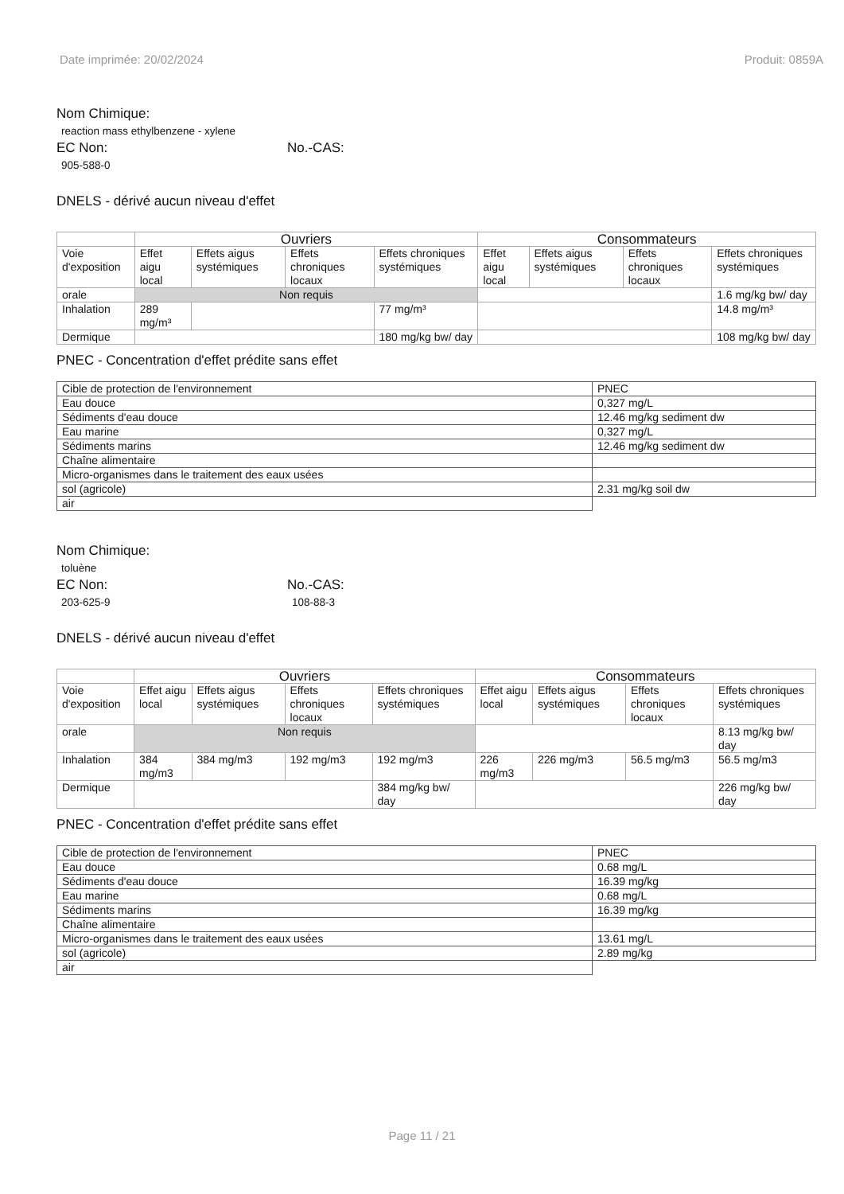Date imprimée: 20/02/2024 Produit: 0859A
Nom Chimique:
reaction mass ethylbenzene - xylene
EC Non:
905-588-0
No.-CAS:
DNELS - dérivé aucun niveau d'effet
| | Ouvriers | | | | Consommateurs | | | |
| Voie d'exposition | Effet aigu local | Effets aigus systémiques | Effets chroniques locaux | Effets chroniques systémiques | Effet aigu local | Effets aigus systémiques | Effets chroniques locaux | Effets chroniques systémiques |
| orale | Non requis | | | | | | | 1.6 mg/kg bw/ day |
| Inhalation | 289 mg/m³ | | | 77 mg/m³ | | | | 14.8 mg/m³ |
| Dermique | | | | 180 mg/kg bw/ day | | | | 108 mg/kg bw/ day |
PNEC - Concentration d'effet prédite sans effet
| Cible de protection de l'environnement | PNEC |
| Eau douce | 0,327 mg/L |
| Sédiments d'eau douce | 12.46 mg/kg sediment dw |
| Eau marine | 0,327 mg/L |
| Sédiments marins | 12.46 mg/kg sediment dw |
| Chaîne alimentaire | |
| Micro-organismes dans le traitement des eaux usées | |
| sol (agricole) | 2.31 mg/kg soil dw |
| air | |
Nom Chimique:
toluène
EC Non:
203-625-9
No.-CAS:
108-88-3
DNELS - dérivé aucun niveau d'effet
| | Ouvriers | | | | Consommateurs | | | |
| Voie d'exposition | Effet aigu local | Effets aigus systémiques | Effets chroniques locaux | Effets chroniques systémiques | Effet aigu local | Effets aigus systémiques | Effets chroniques locaux | Effets chroniques systémiques |
| orale | Non requis | | | | | | | 8.13 mg/kg bw/ day |
| Inhalation | 384 mg/m3 | 384 mg/m3 | 192 mg/m3 | 192 mg/m3 | 226 mg/m3 | 226 mg/m3 | 56.5 mg/m3 | 56.5 mg/m3 |
| Dermique | | | | 384 mg/kg bw/ day | | | | 226 mg/kg bw/ day |
PNEC - Concentration d'effet prédite sans effet
| Cible de protection de l'environnement | PNEC |
| Eau douce | 0.68 mg/L |
| Sédiments d'eau douce | 16.39 mg/kg |
| Eau marine | 0.68 mg/L |
| Sédiments marins | 16.39 mg/kg |
| Chaîne alimentaire | |
| Micro-organismes dans le traitement des eaux usées | 13.61 mg/L |
| sol (agricole) | 2.89 mg/kg |
| air | |
Page 11 / 21